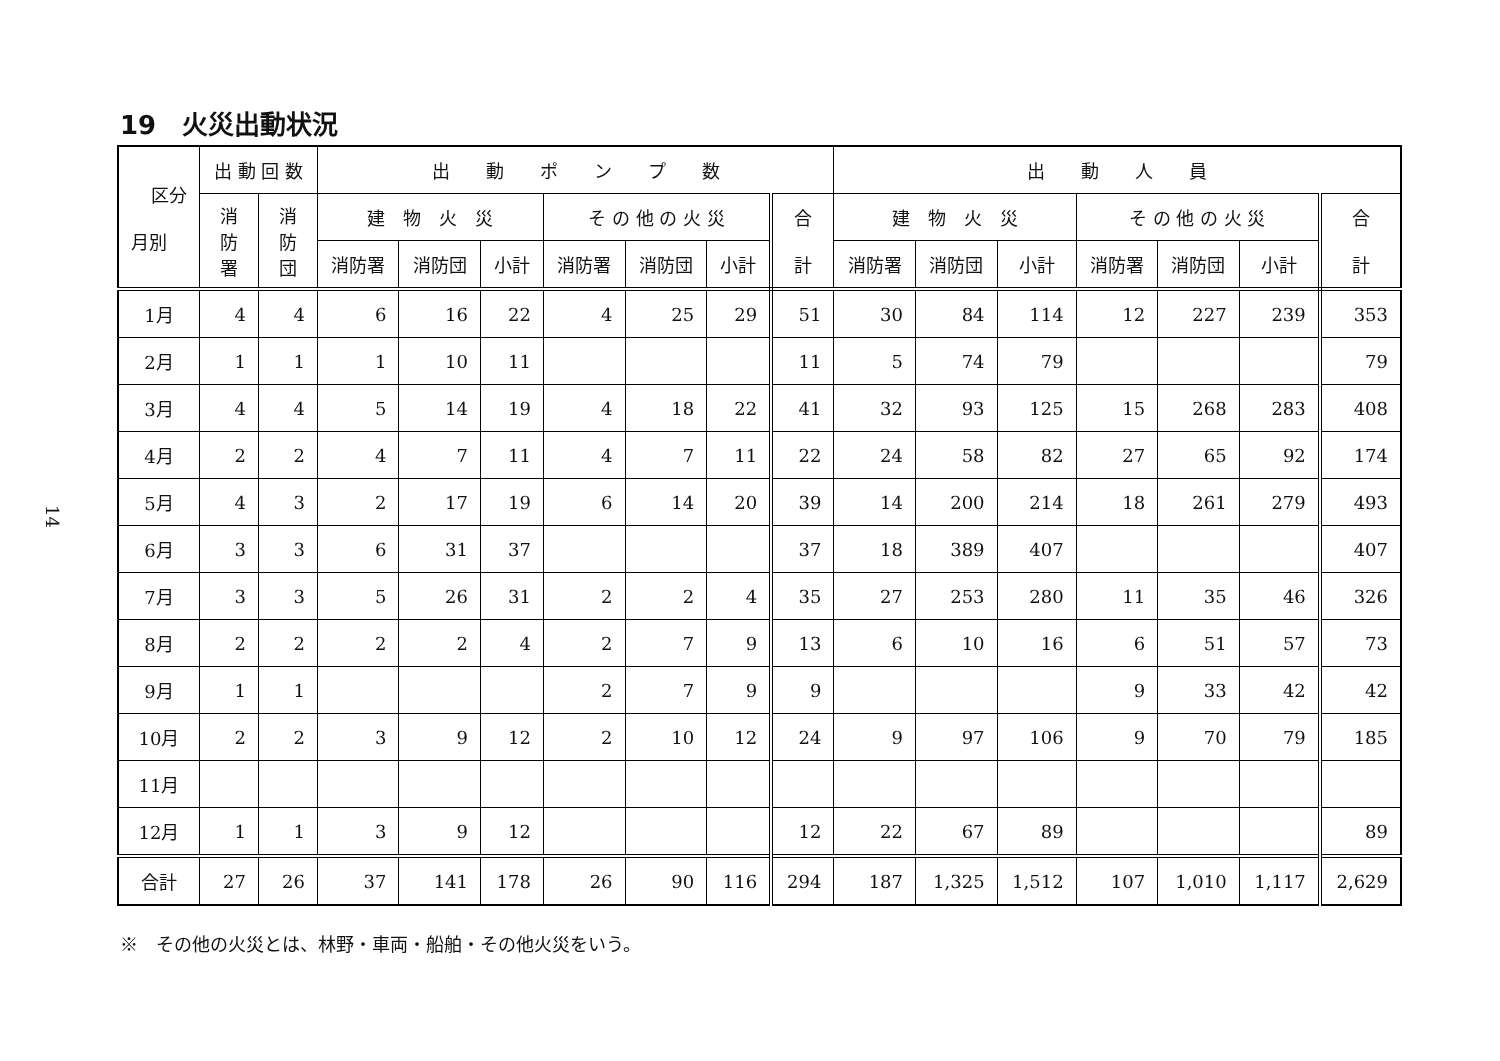14
19　火災出動状況
| 区分 月別 | 出 動 回 数 | | 出 動 ポ ン プ 数 | | | | | | | 出 動 人 員 | | | | | | |
| --- | --- | --- | --- | --- | --- | --- | --- | --- | --- | --- | --- | --- | --- | --- | --- | --- |
| | 消 防 署 | 消 防 団 | 建 物 火 災 | | | そ の 他 の 火 災 | | | 合 計 | 建 物 火 災 | | | そ の 他 の 火 災 | | | 合 計 |
| | | | 消防署 | 消防団 | 小計 | 消防署 | 消防団 | 小計 | | 消防署 | 消防団 | 小計 | 消防署 | 消防団 | 小計 | |
| 1月 | 4 | 4 | 6 | 16 | 22 | 4 | 25 | 29 | 51 | 30 | 84 | 114 | 12 | 227 | 239 | 353 |
| 2月 | 1 | 1 | 1 | 10 | 11 | | | | 11 | 5 | 74 | 79 | | | | 79 |
| 3月 | 4 | 4 | 5 | 14 | 19 | 4 | 18 | 22 | 41 | 32 | 93 | 125 | 15 | 268 | 283 | 408 |
| 4月 | 2 | 2 | 4 | 7 | 11 | 4 | 7 | 11 | 22 | 24 | 58 | 82 | 27 | 65 | 92 | 174 |
| 5月 | 4 | 3 | 2 | 17 | 19 | 6 | 14 | 20 | 39 | 14 | 200 | 214 | 18 | 261 | 279 | 493 |
| 6月 | 3 | 3 | 6 | 31 | 37 | | | | 37 | 18 | 389 | 407 | | | | 407 |
| 7月 | 3 | 3 | 5 | 26 | 31 | 2 | 2 | 4 | 35 | 27 | 253 | 280 | 11 | 35 | 46 | 326 |
| 8月 | 2 | 2 | 2 | 2 | 4 | 2 | 7 | 9 | 13 | 6 | 10 | 16 | 6 | 51 | 57 | 73 |
| 9月 | 1 | 1 | | | | 2 | 7 | 9 | 9 | | | | 9 | 33 | 42 | 42 |
| 10月 | 2 | 2 | 3 | 9 | 12 | 2 | 10 | 12 | 24 | 9 | 97 | 106 | 9 | 70 | 79 | 185 |
| 11月 | | | | | | | | | | | | | | | | |
| 12月 | 1 | 1 | 3 | 9 | 12 | | | | 12 | 22 | 67 | 89 | | | | 89 |
| 合計 | 27 | 26 | 37 | 141 | 178 | 26 | 90 | 116 | 294 | 187 | 1,325 | 1,512 | 107 | 1,010 | 1,117 | 2,629 |
※　その他の火災とは、林野・車両・船舶・その他火災をいう。